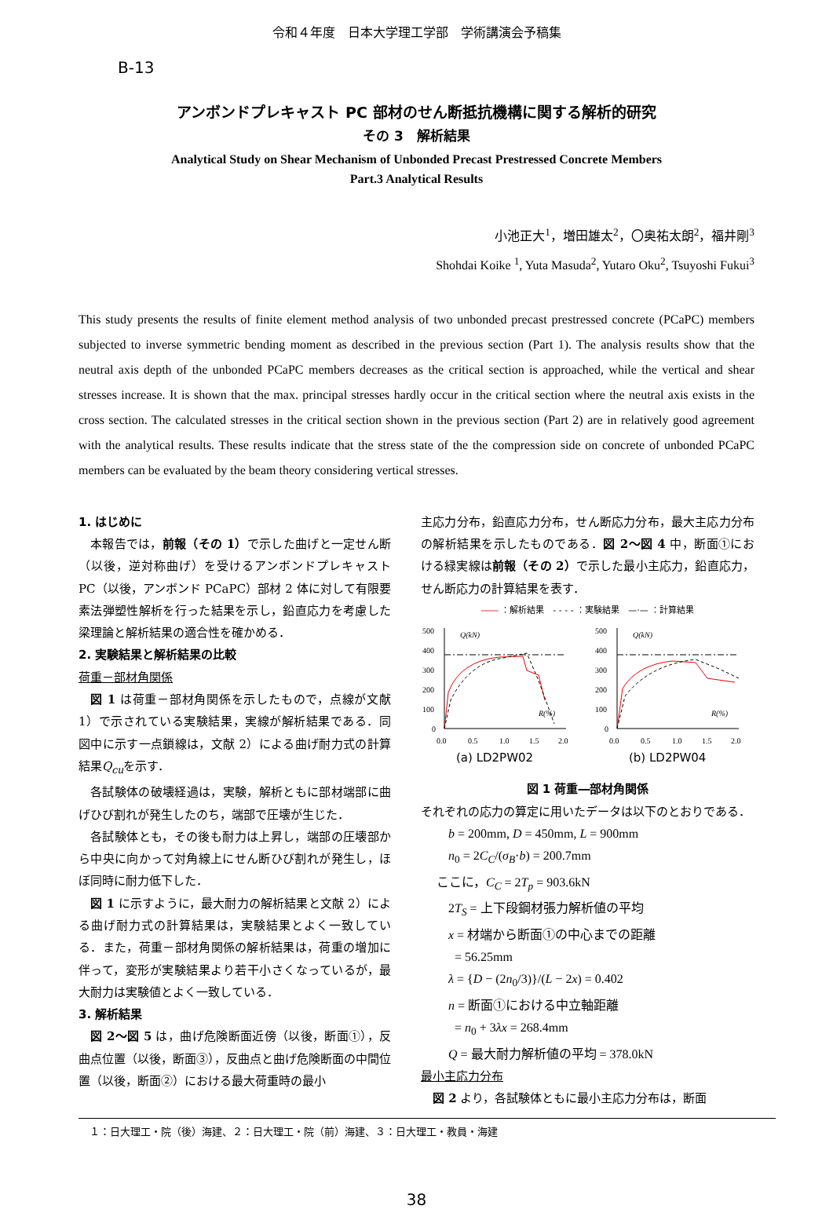令和４年度　日本大学理工学部　学術講演会予稿集
B-13
アンボンドプレキャスト PC 部材のせん断抵抗機構に関する解析的研究
その 3　解析結果
Analytical Study on Shear Mechanism of Unbonded Precast Prestressed Concrete Members
Part.3 Analytical Results
小池正大<sup>1</sup>，増田雄太<sup>2</sup>，〇奥祐太朗<sup>2</sup>，福井剛<sup>3</sup>
Shohdai Koike <sup>1</sup>, Yuta Masuda<sup>2</sup>, Yutaro Oku<sup>2</sup>, Tsuyoshi Fukui<sup>3</sup>
This study presents the results of finite element method analysis of two unbonded precast prestressed concrete (PCaPC) members subjected to inverse symmetric bending moment as described in the previous section (Part 1). The analysis results show that the neutral axis depth of the unbonded PCaPC members decreases as the critical section is approached, while the vertical and shear stresses increase. It is shown that the max. principal stresses hardly occur in the critical section where the neutral axis exists in the cross section. The calculated stresses in the critical section shown in the previous section (Part 2) are in relatively good agreement with the analytical results. These results indicate that the stress state of the the compression side on concrete of unbonded PCaPC members can be evaluated by the beam theory considering vertical stresses.
1. はじめに
本報告では，前報（その 1）で示した曲げと一定せん断（以後，逆対称曲げ）を受けるアンボンドプレキャスト PC（以後，アンボンド PCaPC）部材 2 体に対して有限要素法弾塑性解析を行った結果を示し，鉛直応力を考慮した梁理論と解析結果の適合性を確かめる．
2. 実験結果と解析結果の比較
荷重－部材角関係
図 1 は荷重－部材角関係を示したもので，点線が文献 1）で示されている実験結果，実線が解析結果である．同図中に示す一点鎖線は，文献 2）による曲げ耐力式の計算結果Q<sub>cu</sub>を示す．
各試験体の破壊経過は，実験，解析ともに部材端部に曲げひび割れが発生したのち，端部で圧壊が生じた．
各試験体とも，その後も耐力は上昇し，端部の圧壊部から中央に向かって対角線上にせん断ひび割れが発生し，ほぼ同時に耐力低下した．
図 1 に示すように，最大耐力の解析結果と文献 2）による曲げ耐力式の計算結果は，実験結果とよく一致している．また，荷重－部材角関係の解析結果は，荷重の増加に伴って，変形が実験結果より若干小さくなっているが，最大耐力は実験値とよく一致している．
3. 解析結果
図 2～図 5 は，曲げ危険断面近傍（以後，断面①），反曲点位置（以後，断面③），反曲点と曲げ危険断面の中間位置（以後，断面②）における最大荷重時の最小
主応力分布，鉛直応力分布，せん断応力分布，最大主応力分布の解析結果を示したものである．図 2～図 4 中，断面①における緑実線は前報（その 2）で示した最小主応力，鉛直応力，せん断応力の計算結果を表す．
―― ：解析結果　- - - - ：実験結果　—·— ：計算結果
500
400
300
200
100
0
Q(kN)
R(%)
0.0
0.5
1.0
1.5
2.0
(a) LD2PW02
500
400
300
200
100
0
Q(kN)
R(%)
0.0
0.5
1.0
1.5
2.0
(b) LD2PW04
図 1 荷重―部材角関係
それぞれの応力の算定に用いたデータは以下のとおりである．
b = 200mm, D = 450mm, L = 900mm
n<sub>0</sub> = 2C<sub>C</sub>/(σ<sub>B</sub>·b) = 200.7mm
ここに，C<sub>C</sub> = 2T<sub>p</sub> = 903.6kN
2T<sub>S</sub> = 上下段鋼材張力解析値の平均
x = 材端から断面①の中心までの距離
= 56.25mm
λ = {D − (2n<sub>0</sub>/3)}/(L − 2x) = 0.402
n = 断面①における中立軸距離
= n<sub>0</sub> + 3λx = 268.4mm
Q = 最大耐力解析値の平均 = 378.0kN
最小主応力分布
図 2 より，各試験体ともに最小主応力分布は，断面
１：日大理工・院（後）海建、２：日大理工・院（前）海建、３：日大理工・教員・海建
38